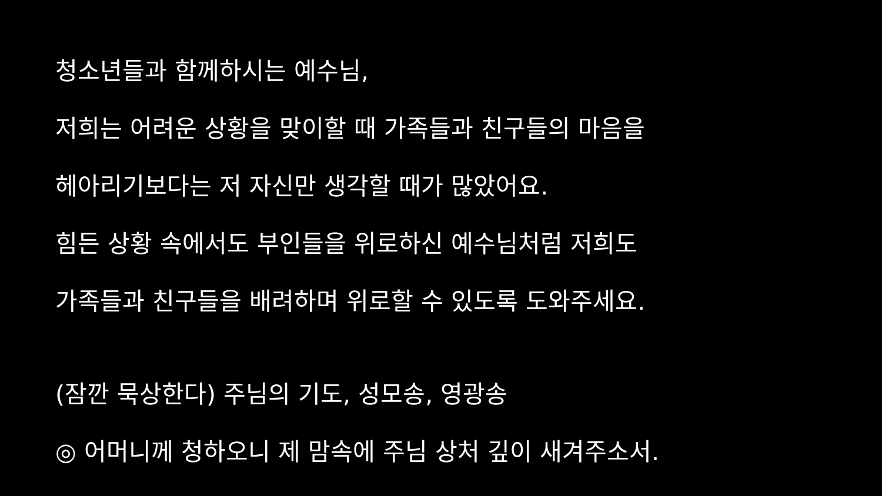청소년들과 함께하시는 예수님,
저희는 어려운 상황을 맞이할 때 가족들과 친구들의 마음을
헤아리기보다는 저 자신만 생각할 때가 많았어요.
힘든 상황 속에서도 부인들을 위로하신 예수님처럼 저희도
가족들과 친구들을 배려하며 위로할 수 있도록 도와주세요.
(잠깐 묵상한다) 주님의 기도, 성모송, 영광송
◎ 어머니께 청하오니 제 맘속에 주님 상처 깊이 새겨주소서.